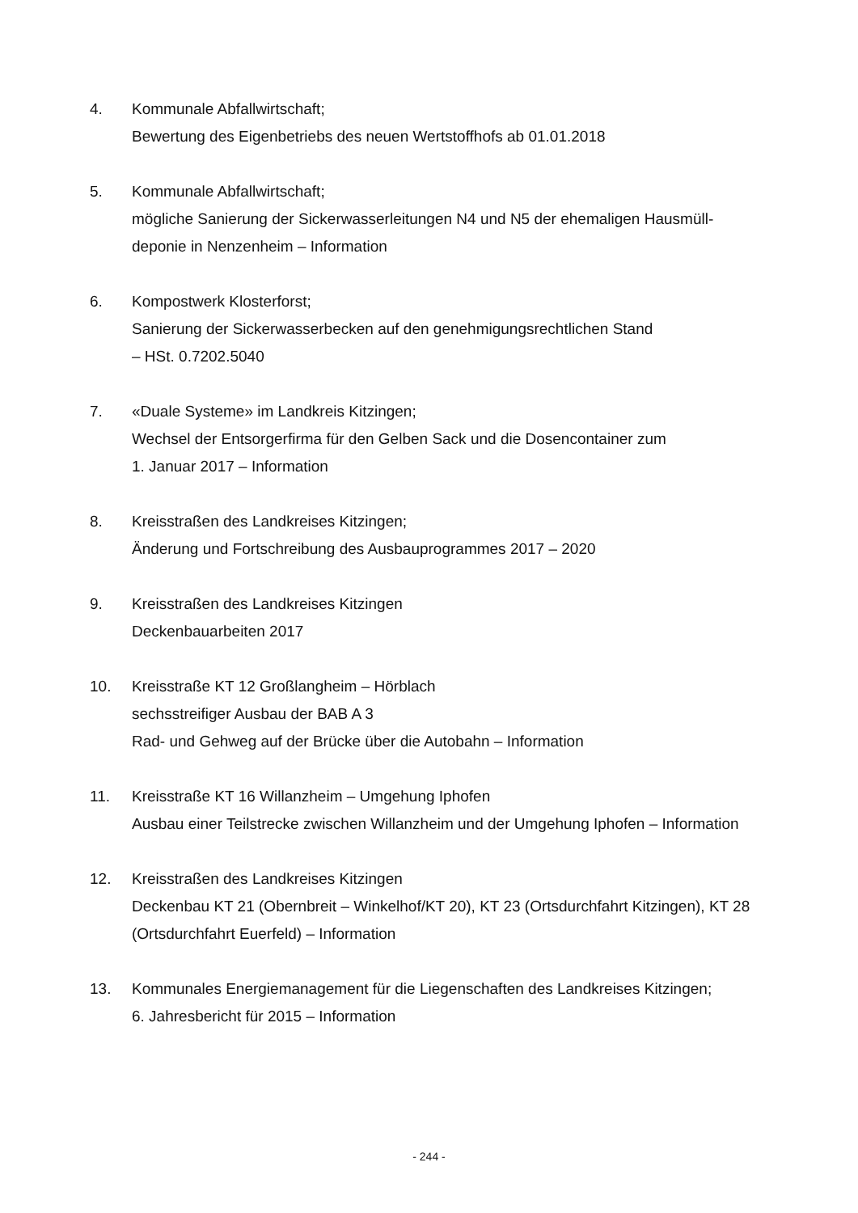4. Kommunale Abfallwirtschaft;
Bewertung des Eigenbetriebs des neuen Wertstoffhofs ab 01.01.2018
5. Kommunale Abfallwirtschaft;
mögliche Sanierung der Sickerwasserleitungen N4 und N5 der ehemaligen Hausmüll-
deponie in Nenzenheim – Information
6. Kompostwerk Klosterforst;
Sanierung der Sickerwasserbecken auf den genehmigungsrechtlichen Stand
– HSt. 0.7202.5040
7. «Duale Systeme» im Landkreis Kitzingen;
Wechsel der Entsorgerfirma für den Gelben Sack und die Dosencontainer zum
1. Januar 2017 – Information
8. Kreisstraßen des Landkreises Kitzingen;
Änderung und Fortschreibung des Ausbauprogrammes 2017 – 2020
9. Kreisstraßen des Landkreises Kitzingen
Deckenbauarbeiten 2017
10. Kreisstraße KT 12 Großlangheim – Hörblach
sechsstreifiger Ausbau der BAB A 3
Rad- und Gehweg auf der Brücke über die Autobahn – Information
11. Kreisstraße KT 16 Willanzheim – Umgehung Iphofen
Ausbau einer Teilstrecke zwischen Willanzheim und der Umgehung Iphofen – Information
12. Kreisstraßen des Landkreises Kitzingen
Deckenbau KT 21 (Obernbreit – Winkelhof/KT 20), KT 23 (Ortsdurchfahrt Kitzingen), KT 28
(Ortsdurchfahrt Euerfeld) – Information
13. Kommunales Energiemanagement für die Liegenschaften des Landkreises Kitzingen;
6. Jahresbericht für 2015 – Information
- 244 -